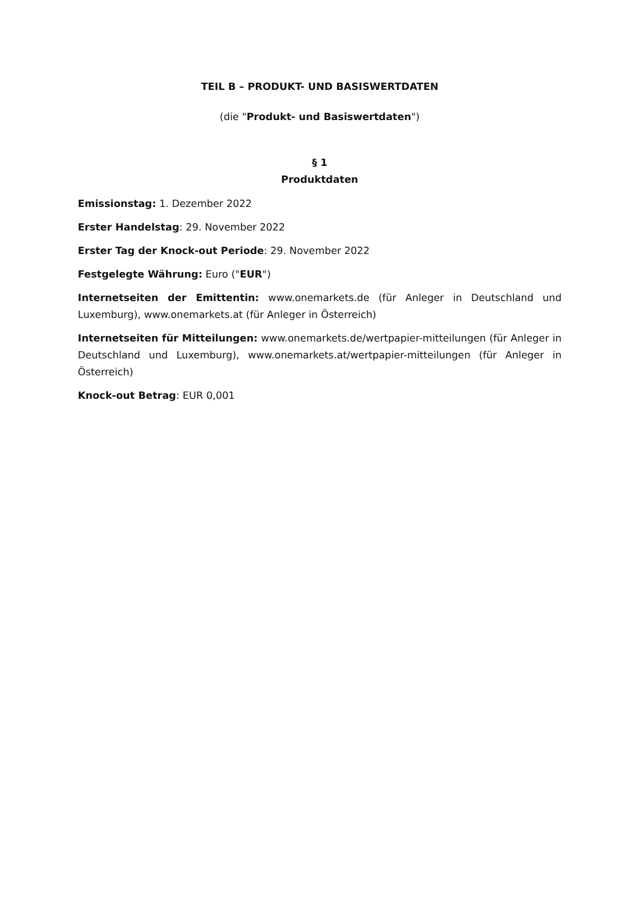TEIL B – PRODUKT- UND BASISWERTDATEN
(die "Produkt- und Basiswertdaten")
§ 1
Produktdaten
Emissionstag: 1. Dezember 2022
Erster Handelstag: 29. November 2022
Erster Tag der Knock-out Periode: 29. November 2022
Festgelegte Währung: Euro ("EUR")
Internetseiten der Emittentin: www.onemarkets.de (für Anleger in Deutschland und Luxemburg), www.onemarkets.at (für Anleger in Österreich)
Internetseiten für Mitteilungen: www.onemarkets.de/wertpapier-mitteilungen (für Anleger in Deutschland und Luxemburg), www.onemarkets.at/wertpapier-mitteilungen (für Anleger in Österreich)
Knock-out Betrag: EUR 0,001